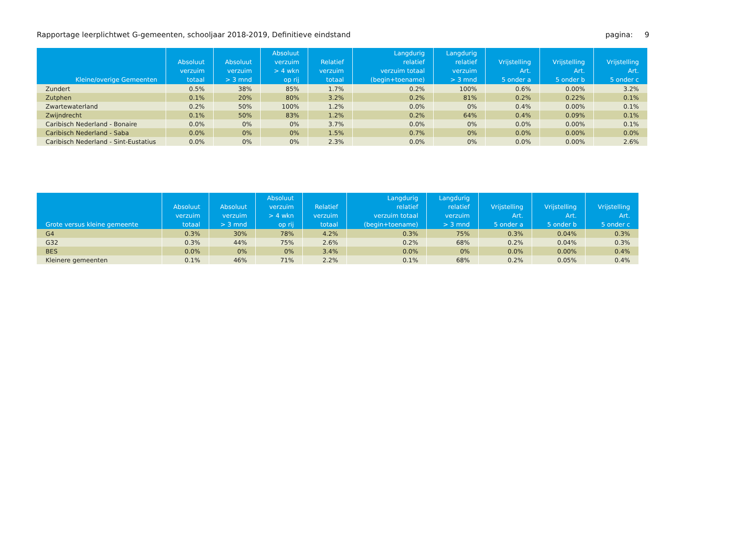Rapportage leerplichtwet G-gemeenten, schooljaar 2018-2019, Definitieve eindstand pagina: 9
| Kleine/overige Gemeenten | Absoluut verzuim totaal | Absoluut verzuim > 3 mnd | Absoluut verzuim > 4 wkn op rij | Relatief verzuim totaal | Langdurig relatief verzuim totaal (begin+toename) | Langdurig relatief verzuim > 3 mnd | Vrijstelling Art. 5 onder a | Vrijstelling Art. 5 onder b | Vrijstelling Art. 5 onder c |
| --- | --- | --- | --- | --- | --- | --- | --- | --- | --- |
| Zundert | 0.5% | 38% | 85% | 1.7% | 0.2% | 100% | 0.6% | 0.00% | 3.2% |
| Zutphen | 0.1% | 20% | 80% | 3.2% | 0.2% | 81% | 0.2% | 0.22% | 0.1% |
| Zwartewaterland | 0.2% | 50% | 100% | 1.2% | 0.0% | 0% | 0.4% | 0.00% | 0.1% |
| Zwijndrecht | 0.1% | 50% | 83% | 1.2% | 0.2% | 64% | 0.4% | 0.09% | 0.1% |
| Caribisch Nederland - Bonaire | 0.0% | 0% | 0% | 3.7% | 0.0% | 0% | 0.0% | 0.00% | 0.1% |
| Caribisch Nederland - Saba | 0.0% | 0% | 0% | 1.5% | 0.7% | 0% | 0.0% | 0.00% | 0.0% |
| Caribisch Nederland - Sint-Eustatius | 0.0% | 0% | 0% | 2.3% | 0.0% | 0% | 0.0% | 0.00% | 2.6% |
| Grote versus kleine gemeente | Absoluut verzuim totaal | Absoluut verzuim > 3 mnd | Absoluut verzuim > 4 wkn op rij | Relatief verzuim totaal | Langdurig relatief verzuim totaal (begin+toename) | Langdurig relatief verzuim > 3 mnd | Vrijstelling Art. 5 onder a | Vrijstelling Art. 5 onder b | Vrijstelling Art. 5 onder c |
| --- | --- | --- | --- | --- | --- | --- | --- | --- | --- |
| G4 | 0.3% | 30% | 78% | 4.2% | 0.3% | 75% | 0.3% | 0.04% | 0.3% |
| G32 | 0.3% | 44% | 75% | 2.6% | 0.2% | 68% | 0.2% | 0.04% | 0.3% |
| BES | 0.0% | 0% | 0% | 3.4% | 0.0% | 0% | 0.0% | 0.00% | 0.4% |
| Kleinere gemeenten | 0.1% | 46% | 71% | 2.2% | 0.1% | 68% | 0.2% | 0.05% | 0.4% |